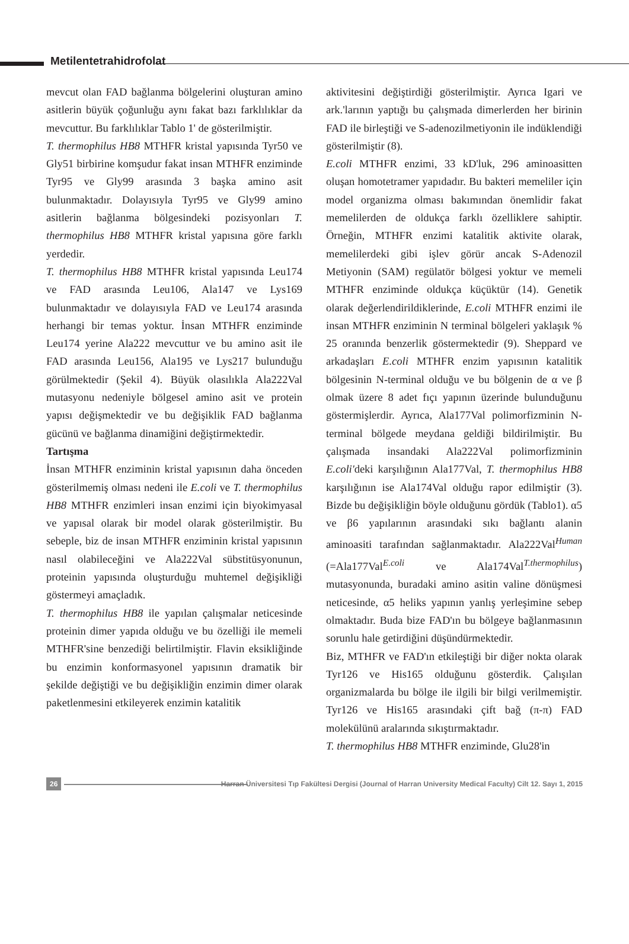Metilentetrahidrofolat
mevcut olan FAD bağlanma bölgelerini oluşturan amino asitlerin büyük çoğunluğu aynı fakat bazı farklılıklar da mevcuttur. Bu farklılıklar Tablo 1' de gösterilmiştir.
T. thermophilus HB8 MTHFR kristal yapısında Tyr50 ve Gly51 birbirine komşudur fakat insan MTHFR enziminde Tyr95 ve Gly99 arasında 3 başka amino asit bulunmaktadır. Dolayısıyla Tyr95 ve Gly99 amino asitlerin bağlanma bölgesindeki pozisyonları T. thermophilus HB8 MTHFR kristal yapısına göre farklı yerdedir.
T. thermophilus HB8 MTHFR kristal yapısında Leu174 ve FAD arasında Leu106, Ala147 ve Lys169 bulunmaktadır ve dolayısıyla FAD ve Leu174 arasında herhangi bir temas yoktur. İnsan MTHFR enziminde Leu174 yerine Ala222 mevcuttur ve bu amino asit ile FAD arasında Leu156, Ala195 ve Lys217 bulunduğu görülmektedir (Şekil 4). Büyük olasılıkla Ala222Val mutasyonu nedeniyle bölgesel amino asit ve protein yapısı değişmektedir ve bu değişiklik FAD bağlanma gücünü ve bağlanma dinamiğini değiştirmektedir.
Tartışma
İnsan MTHFR enziminin kristal yapısının daha önceden gösterilmemiş olması nedeni ile E.coli ve T. thermophilus HB8 MTHFR enzimleri insan enzimi için biyokimyasal ve yapısal olarak bir model olarak gösterilmiştir. Bu sebeple, biz de insan MTHFR enziminin kristal yapısının nasıl olabileceğini ve Ala222Val sübstitüsyonunun, proteinin yapısında oluşturduğu muhtemel değişikliği göstermeyi amaçladık.
T. thermophilus HB8 ile yapılan çalışmalar neticesinde proteinin dimer yapıda olduğu ve bu özelliği ile memeli MTHFR'sine benzediği belirtilmiştir. Flavin eksikliğinde bu enzimin konformasyonel yapısının dramatik bir şekilde değiştiği ve bu değişikliğin enzimin dimer olarak paketlenmesini etkileyerek enzimin katalitik
aktivitesini değiştirdiği gösterilmiştir. Ayrıca Igari ve ark.'larının yaptığı bu çalışmada dimerlerden her birinin FAD ile birleştiği ve S-adenozilmetiyonin ile indüklendiği gösterilmiştir (8).
E.coli MTHFR enzimi, 33 kD'luk, 296 aminoasitten oluşan homotetramer yapıdadır. Bu bakteri memeliler için model organizma olması bakımından önemlidir fakat memelilerden de oldukça farklı özelliklere sahiptir. Örneğin, MTHFR enzimi katalitik aktivite olarak, memelilerdeki gibi işlev görür ancak S-Adenozil Metiyonin (SAM) regülatör bölgesi yoktur ve memeli MTHFR enziminde oldukça küçüktür (14). Genetik olarak değerlendirildiklerinde, E.coli MTHFR enzimi ile insan MTHFR enziminin N terminal bölgeleri yaklaşık % 25 oranında benzerlik göstermektedir (9). Sheppard ve arkadaşları E.coli MTHFR enzim yapısının katalitik bölgesinin N-terminal olduğu ve bu bölgenin de α ve β olmak üzere 8 adet fıçı yapının üzerinde bulunduğunu göstermişlerdir. Ayrıca, Ala177Val polimorfizminin N-terminal bölgede meydana geldiği bildirilmiştir. Bu çalışmada insandaki Ala222Val polimorfizminin E.coli'deki karşılığının Ala177Val, T. thermophilus HB8 karşılığının ise Ala174Val olduğu rapor edilmiştir (3). Bizde bu değişikliğin böyle olduğunu gördük (Tablo1). α5 ve β6 yapılarının arasındaki sıkı bağlantı alanin aminoasiti tarafından sağlanmaktadır. Ala222Val<sup>Human</sup> (=Ala177Val<sup>E.coli</sup> ve Ala174Val<sup>T.thermophilus</sup>) mutasyonunda, buradaki amino asitin valine dönüşmesi neticesinde, α5 heliks yapının yanlış yerleşimine sebep olmaktadır. Buda bize FAD'ın bu bölgeye bağlanmasının sorunlu hale getirdiğini düşündürmektedir.
Biz, MTHFR ve FAD'ın etkileştiği bir diğer nokta olarak Tyr126 ve His165 olduğunu gösterdik. Çalışılan organizmalarda bu bölge ile ilgili bir bilgi verilmemiştir. Tyr126 ve His165 arasındaki çift bağ (π-π) FAD molekülünü aralarında sıkıştırmaktadır.
T. thermophilus HB8 MTHFR enziminde, Glu28'in
26
Harran Üniversitesi Tıp Fakültesi Dergisi (Journal of Harran University Medical Faculty) Cilt 12. Sayı 1, 2015